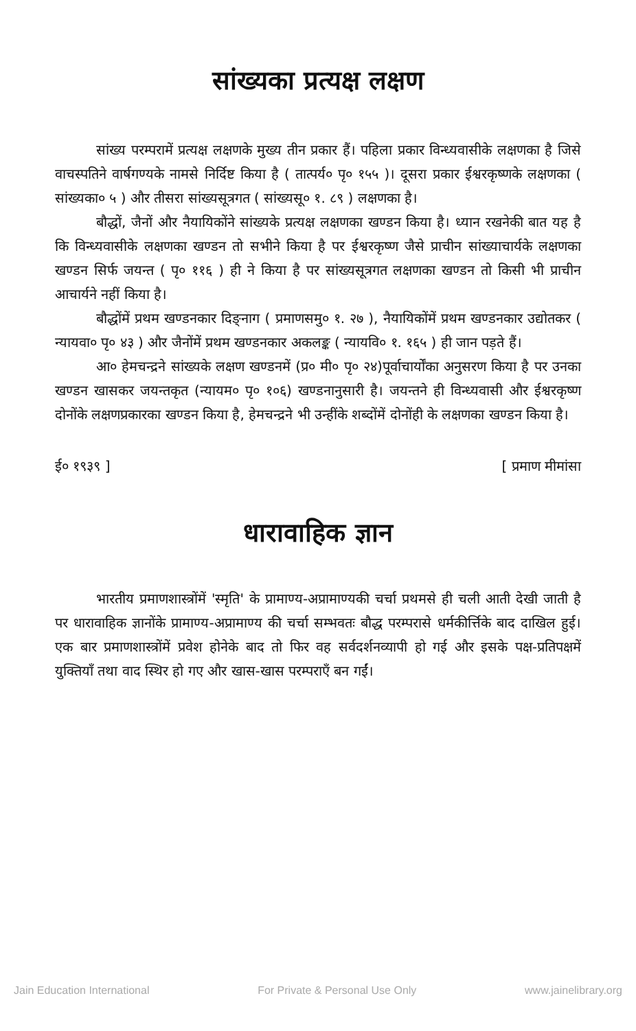सांख्यका प्रत्यक्ष लक्षण
सांख्य परम्परामें प्रत्यक्ष लक्षणके मुख्य तीन प्रकार हैं। पहिला प्रकार विन्ध्यवासीके लक्षणका है जिसे वाचस्पतिने वार्षगण्यके नामसे निर्दिष्ट किया है ( तात्पर्य० पृ० १५५ )। दूसरा प्रकार ईश्वरकृष्णके लक्षणका ( सांख्यका० ५ ) और तीसरा सांख्यसूत्रगत ( सांख्यसू० १. ८९ ) लक्षणका है।
बौद्धों, जैनों और नैयायिकोंने सांख्यके प्रत्यक्ष लक्षणका खण्डन किया है। ध्यान रखनेकी बात यह है कि विन्ध्यवासीके लक्षणका खण्डन तो सभीने किया है पर ईश्वरकृष्ण जैसे प्राचीन सांख्याचार्यके लक्षणका खण्डन सिर्फ जयन्त ( पृ० ११६ ) ही ने किया है पर सांख्यसूत्रगत लक्षणका खण्डन तो किसी भी प्राचीन आचार्यने नहीं किया है।
बौद्धोंमें प्रथम खण्डनकार दिङ्नाग ( प्रमाणसमु० १. २७ ), नैयायिकोंमें प्रथम खण्डनकार उद्योतकर ( न्यायवा० पृ० ४३ ) और जैनोंमें प्रथम खण्डनकार अकलङ्क ( न्यायवि० १. १६५ ) ही जान पड़ते हैं।
आ० हेमचन्द्रने सांख्यके लक्षण खण्डनमें (प्र० मी० पृ० २४)पूर्वाचार्योंका अनुसरण किया है पर उनका खण्डन खासकर जयन्तकृत (न्यायम० पृ० १०६) खण्डनानुसारी है। जयन्तने ही विन्ध्यवासी और ईश्वरकृष्ण दोनोंके लक्षणप्रकारका खण्डन किया है, हेमचन्द्रने भी उन्हींके शब्दोंमें दोनोंही के लक्षणका खण्डन किया है।
ई० १९३९ ] [ प्रमाण मीमांसा
धारावाहिक ज्ञान
भारतीय प्रमाणशास्त्रोंमें 'स्मृति' के प्रामाण्य-अप्रामाण्यकी चर्चा प्रथमसे ही चली आती देखी जाती है पर धारावाहिक ज्ञानोंके प्रामाण्य-अप्रामाण्य की चर्चा सम्भवतः बौद्ध परम्परासे धर्मकीर्त्तिके बाद दाखिल हुई। एक बार प्रमाणशास्त्रोंमें प्रवेश होनेके बाद तो फिर वह सर्वदर्शनव्यापी हो गई और इसके पक्ष-प्रतिपक्षमें युक्तियाँ तथा वाद स्थिर हो गए और खास-खास परम्पराएँ बन गईं।
Jain Education International For Private & Personal Use Only www.jainelibrary.org